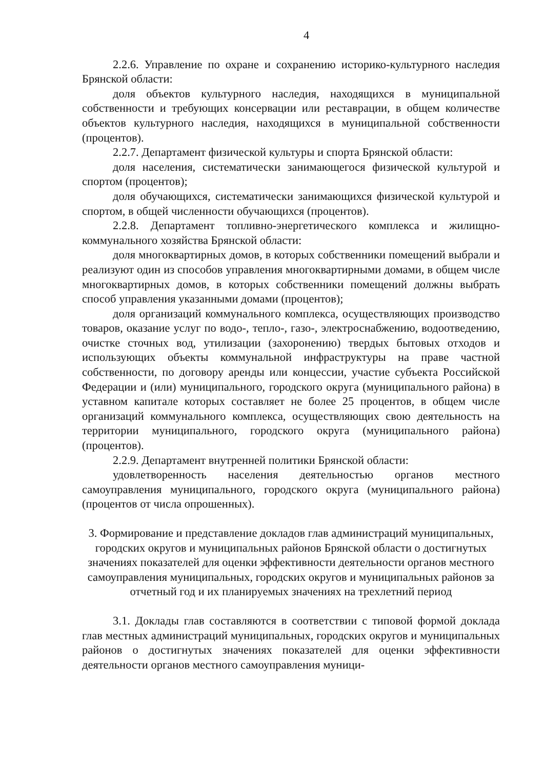4
2.2.6. Управление по охране и сохранению историко-культурного наследия Брянской области:
доля объектов культурного наследия, находящихся в муниципальной собственности и требующих консервации или реставрации, в общем количестве объектов культурного наследия, находящихся в муниципальной собственности (процентов).
2.2.7. Департамент физической культуры и спорта Брянской области:
доля населения, систематически занимающегося физической культурой и спортом (процентов);
доля обучающихся, систематически занимающихся физической культурой и спортом, в общей численности обучающихся (процентов).
2.2.8. Департамент топливно-энергетического комплекса и жилищно-коммунального хозяйства Брянской области:
доля многоквартирных домов, в которых собственники помещений выбрали и реализуют один из способов управления многоквартирными домами, в общем числе многоквартирных домов, в которых собственники помещений должны выбрать способ управления указанными домами (процентов);
доля организаций коммунального комплекса, осуществляющих производство товаров, оказание услуг по водо-, тепло-, газо-, электроснабжению, водоотведению, очистке сточных вод, утилизации (захоронению) твердых бытовых отходов и использующих объекты коммунальной инфраструктуры на праве частной собственности, по договору аренды или концессии, участие субъекта Российской Федерации и (или) муниципального, городского округа (муниципального района) в уставном капитале которых составляет не более 25 процентов, в общем числе организаций коммунального комплекса, осуществляющих свою деятельность на территории муниципального, городского округа (муниципального района) (процентов).
2.2.9. Департамент внутренней политики Брянской области:
удовлетворенность населения деятельностью органов местного самоуправления муниципального, городского округа (муниципального района) (процентов от числа опрошенных).
3. Формирование и представление докладов глав администраций муниципальных, городских округов и муниципальных районов Брянской области о достигнутых значениях показателей для оценки эффективности деятельности органов местного самоуправления муниципальных, городских округов и муниципальных районов за отчетный год и их планируемых значениях на трехлетний период
3.1. Доклады глав составляются в соответствии с типовой формой доклада глав местных администраций муниципальных, городских округов и муниципальных районов о достигнутых значениях показателей для оценки эффективности деятельности органов местного самоуправления муници-